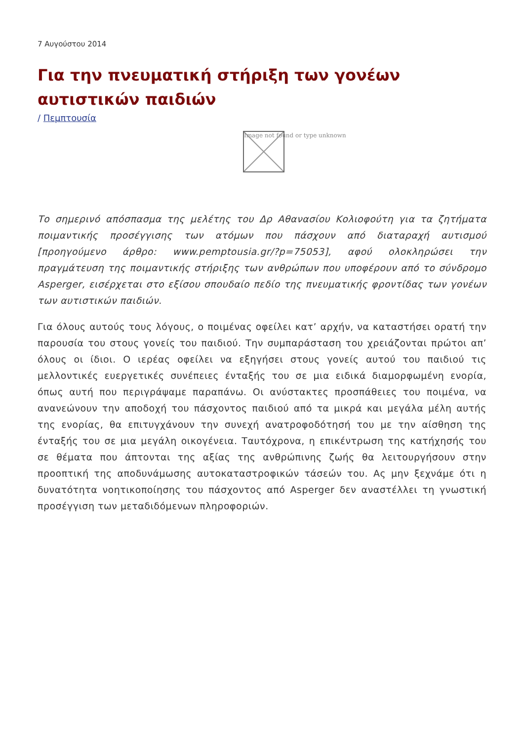7 Αυγούστου 2014
Για την πνευματική στήριξη των γονέων αυτιστικών παιδιών
/ Πεμπτουσία
Image not found or type unknown
Το σημερινό απόσπασμα της μελέτης του Δρ Αθανασίου Κολιοφούτη για τα ζητήματα ποιμαντικής προσέγγισης των ατόμων που πάσχουν από διαταραχή αυτισμού [προηγούμενο άρθρο: www.pemptousia.gr/?p=75053], αφού ολοκληρώσει την πραγμάτευση της ποιμαντικής στήριξης των ανθρώπων που υποφέρουν από το σύνδρομο Asperger, εισέρχεται στο εξίσου σπουδαίο πεδίο της πνευματικής φροντίδας των γονέων των αυτιστικών παιδιών.
Για όλους αυτούς τους λόγους, ο ποιμένας οφείλει κατ’ αρχήν, να καταστήσει ορατή την παρουσία του στους γονείς του παιδιού. Την συμπαράσταση του χρειάζονται πρώτοι απ’ όλους οι ίδιοι. Ο ιερέας οφείλει να εξηγήσει στους γονείς αυτού του παιδιού τις μελλοντικές ευεργετικές συνέπειες ένταξής του σε μια ειδικά διαμορφωμένη ενορία, όπως αυτή που περιγράψαμε παραπάνω. Οι ανύστακτες προσπάθειες του ποιμένα, να ανανεώνουν την αποδοχή του πάσχοντος παιδιού από τα μικρά και μεγάλα μέλη αυτής της ενορίας, θα επιτυγχάνουν την συνεχή ανατροφοδότησή του με την αίσθηση της ένταξής του σε μια μεγάλη οικογένεια. Ταυτόχρονα, η επικέντρωση της κατήχησής του σε θέματα που άπτονται της αξίας της ανθρώπινης ζωής θα λειτουργήσουν στην προοπτική της αποδυνάμωσης αυτοκαταστροφικών τάσεών του. Ας μην ξεχνάμε ότι η δυνατότητα νοητικοποίησης του πάσχοντος από Asperger δεν αναστέλλει τη γνωστική προσέγγιση των μεταδιδόμενων πληροφοριών.